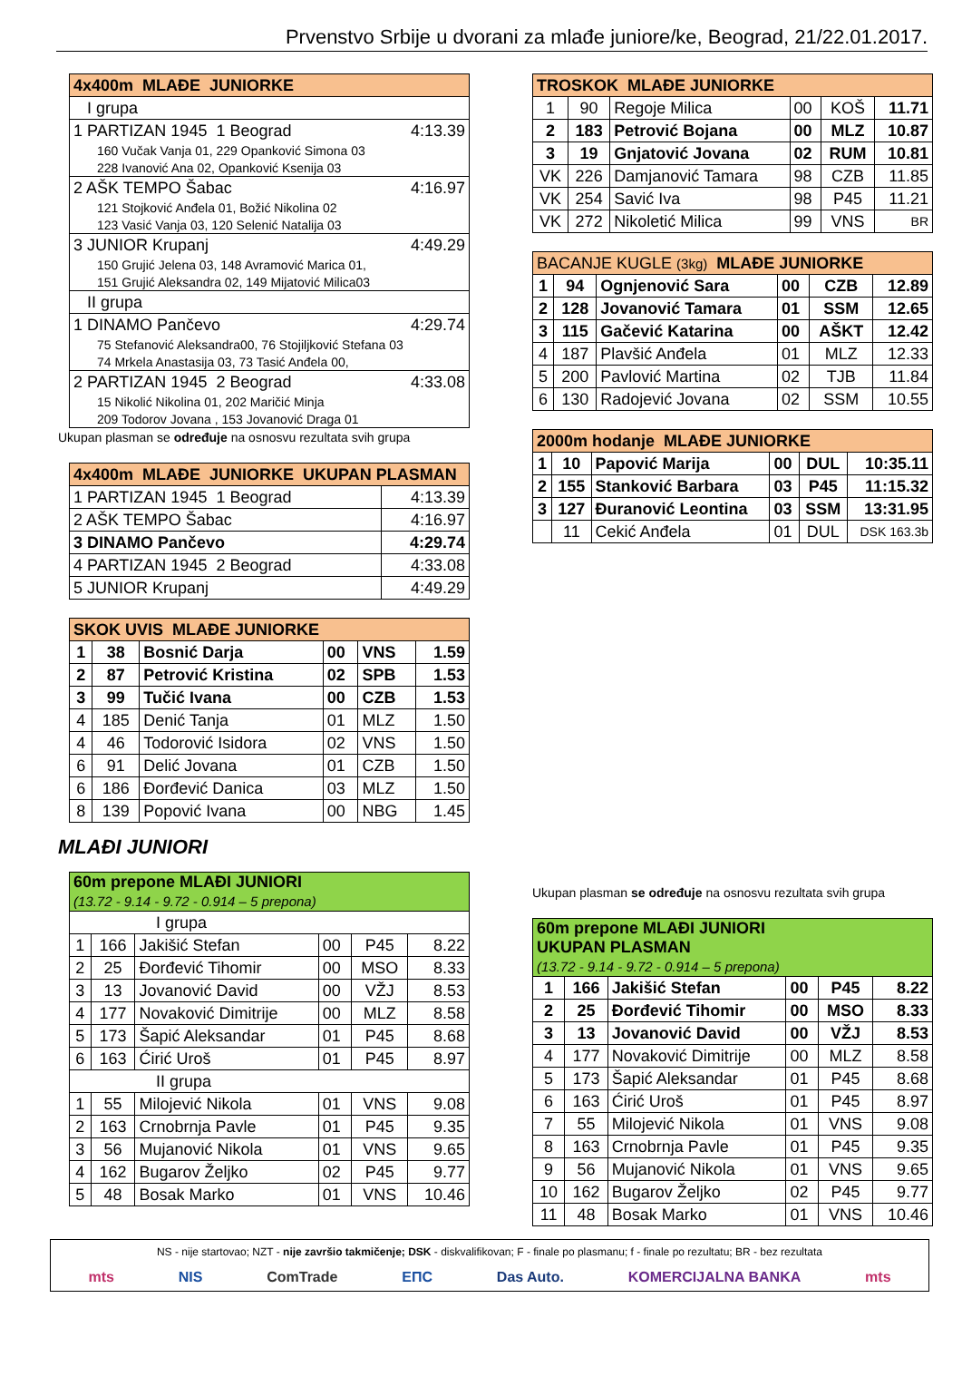Prvenstvo Srbije u dvorani za mlađe juniore/ke, Beograd, 21/22.01.2017.
| 4x400m MLAĐE JUNIORKE | |
| --- | --- |
| I grupa | |
| 1 PARTIZAN 1945 1 Beograd | 4:13.39 |
| 160 Vučak Vanja 01, 229 Opanković Simona 03 | |
| 228 Ivanović Ana 02, Opanković Ksenija 03 | |
| 2 AŠK TEMPO Šabac | 4:16.97 |
| 121 Stojković Anđela 01, Božić Nikolina 02 | |
| 123 Vasić Vanja 03, 120 Selenić Natalija 03 | |
| 3 JUNIOR Krupanj | 4:49.29 |
| 150 Grujić Jelena 03, 148 Avramović Marica 01, | |
| 151 Grujić Aleksandra 02, 149 Mijatović Milica03 | |
| II grupa | |
| 1 DINAMO Pančevo | 4:29.74 |
| 75 Stefanović Aleksandra00, 76 Stojiljković Stefana 03 | |
| 74 Mrkela Anastasija 03, 73 Tasić Anđela 00, | |
| 2 PARTIZAN 1945 2 Beograd | 4:33.08 |
| 15 Nikolić Nikolina 01, 202 Maričić Minja | |
| 209 Todorov Jovana , 153 Jovanović Draga 01 | |
Ukupan plasman se određuje na osnosvu rezultata svih grupa
| 4x400m MLAĐE JUNIORKE UKUPAN PLASMAN | |
| --- | --- |
| 1 PARTIZAN 1945 1 Beograd | 4:13.39 |
| 2 AŠK TEMPO Šabac | 4:16.97 |
| 3 DINAMO Pančevo | 4:29.74 |
| 4 PARTIZAN 1945 2 Beograd | 4:33.08 |
| 5 JUNIOR Krupanj | 4:49.29 |
| SKOK UVIS MLAĐE JUNIORKE | | | | | |
| --- | --- | --- | --- | --- | --- |
| 1 | 38 | Bosnić Darja | 00 | VNS | 1.59 |
| 2 | 87 | Petrović Kristina | 02 | SPB | 1.53 |
| 3 | 99 | Tučić Ivana | 00 | CZB | 1.53 |
| 4 | 185 | Denić Tanja | 01 | MLZ | 1.50 |
| 4 | 46 | Todorović Isidora | 02 | VNS | 1.50 |
| 6 | 91 | Delić Jovana | 01 | CZB | 1.50 |
| 6 | 186 | Đorđević Danica | 03 | MLZ | 1.50 |
| 8 | 139 | Popović Ivana | 00 | NBG | 1.45 |
MLAĐI JUNIORI
| 60m prepone MLAĐI JUNIORI (13.72 - 9.14 - 9.72 - 0.914 – 5 prepona) | | | | | |
| --- | --- | --- | --- | --- | --- |
| I grupa | | | | | |
| 1 | 166 | Jakišić Stefan | 00 | P45 | 8.22 |
| 2 | 25 | Đorđević Tihomir | 00 | MSO | 8.33 |
| 3 | 13 | Jovanović David | 00 | VŽJ | 8.53 |
| 4 | 177 | Novaković Dimitrije | 00 | MLZ | 8.58 |
| 5 | 173 | Šapić Aleksandar | 01 | P45 | 8.68 |
| 6 | 163 | Ćirić Uroš | 01 | P45 | 8.97 |
| II grupa | | | | | |
| 1 | 55 | Milojević Nikola | 01 | VNS | 9.08 |
| 2 | 163 | Crnobrnja Pavle | 01 | P45 | 9.35 |
| 3 | 56 | Mujanović Nikola | 01 | VNS | 9.65 |
| 4 | 162 | Bugarov Željko | 02 | P45 | 9.77 |
| 5 | 48 | Bosak Marko | 01 | VNS | 10.46 |
| TROSKOK MLAĐE JUNIORKE | | | | | |
| --- | --- | --- | --- | --- | --- |
| 1 | 90 | Regoje Milica | 00 | KOŠ | 11.71 |
| 2 | 183 | Petrović Bojana | 00 | MLZ | 10.87 |
| 3 | 19 | Gnjatović Jovana | 02 | RUM | 10.81 |
| VK | 226 | Damjanović Tamara | 98 | CZB | 11.85 |
| VK | 254 | Savić Iva | 98 | P45 | 11.21 |
| VK | 272 | Nikoletić Milica | 99 | VNS | BR |
| BACANJE KUGLE (3kg) MLAĐE JUNIORKE | | | | | |
| --- | --- | --- | --- | --- | --- |
| 1 | 94 | Ognjenović Sara | 00 | CZB | 12.89 |
| 2 | 128 | Jovanović Tamara | 01 | SSM | 12.65 |
| 3 | 115 | Gačević Katarina | 00 | AŠKT | 12.42 |
| 4 | 187 | Plavšić Anđela | 01 | MLZ | 12.33 |
| 5 | 200 | Pavlović Martina | 02 | TJB | 11.84 |
| 6 | 130 | Radojević Jovana | 02 | SSM | 10.55 |
| 2000m hodanje MLAĐE JUNIORKE | | | | | |
| --- | --- | --- | --- | --- | --- |
| 1 | 10 | Papović Marija | 00 | DUL | 10:35.11 |
| 2 | 155 | Stanković Barbara | 03 | P45 | 11:15.32 |
| 3 | 127 | Đuranović Leontina | 03 | SSM | 13:31.95 |
| | 11 | Cekić Anđela | 01 | DUL | DSK 163.3b |
Ukupan plasman se određuje na osnosvu rezultata svih grupa
| 60m prepone MLAĐI JUNIORI UKUPAN PLASMAN (13.72 - 9.14 - 9.72 - 0.914 – 5 prepona) | | | | | |
| --- | --- | --- | --- | --- | --- |
| 1 | 166 | Jakišić Stefan | 00 | P45 | 8.22 |
| 2 | 25 | Đorđević Tihomir | 00 | MSO | 8.33 |
| 3 | 13 | Jovanović David | 00 | VŽJ | 8.53 |
| 4 | 177 | Novaković Dimitrije | 00 | MLZ | 8.58 |
| 5 | 173 | Šapić Aleksandar | 01 | P45 | 8.68 |
| 6 | 163 | Ćirić Uroš | 01 | P45 | 8.97 |
| 7 | 55 | Milojević Nikola | 01 | VNS | 9.08 |
| 8 | 163 | Crnobrnja Pavle | 01 | P45 | 9.35 |
| 9 | 56 | Mujanović Nikola | 01 | VNS | 9.65 |
| 10 | 162 | Bugarov Željko | 02 | P45 | 9.77 |
| 11 | 48 | Bosak Marko | 01 | VNS | 10.46 |
NS - nije startovao; NZT - nije završio takmičenje; DSK - diskvalifikovan; F - finale po plasmanu; f - finale po rezultatu; BR - bez rezultata
mts NIS ComTrade ЕПС Das Auto. KOMERCIJALNA BANKA mts